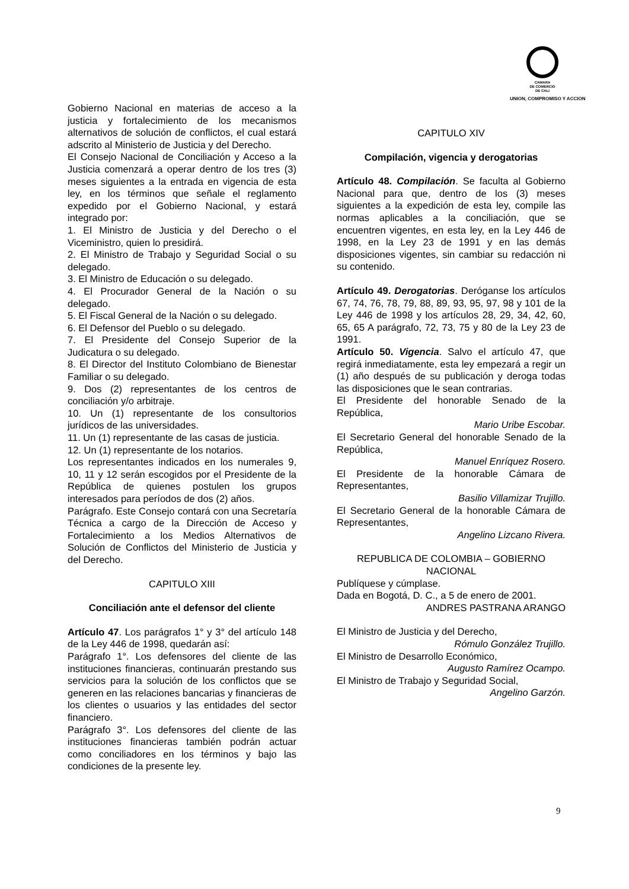CAMARA
DE COMERCIO
DE CALI
UNION, COMPROMISO Y ACCION
Gobierno Nacional en materias de acceso a la justicia y fortalecimiento de los mecanismos alternativos de solución de conflictos, el cual estará adscrito al Ministerio de Justicia y del Derecho.
El Consejo Nacional de Conciliación y Acceso a la Justicia comenzará a operar dentro de los tres (3) meses siguientes a la entrada en vigencia de esta ley, en los términos que señale el reglamento expedido por el Gobierno Nacional, y estará integrado por:
1. El Ministro de Justicia y del Derecho o el Viceministro, quien lo presidirá.
2. El Ministro de Trabajo y Seguridad Social o su delegado.
3. El Ministro de Educación o su delegado.
4. El Procurador General de la Nación o su delegado.
5. El Fiscal General de la Nación o su delegado.
6. El Defensor del Pueblo o su delegado.
7. El Presidente del Consejo Superior de la Judicatura o su delegado.
8. El Director del Instituto Colombiano de Bienestar Familiar o su delegado.
9. Dos (2) representantes de los centros de conciliación y/o arbitraje.
10. Un (1) representante de los consultorios jurídicos de las universidades.
11. Un (1) representante de las casas de justicia.
12. Un (1) representante de los notarios.
Los representantes indicados en los numerales 9, 10, 11 y 12 serán escogidos por el Presidente de la República de quienes postulen los grupos interesados para períodos de dos (2) años.
Parágrafo. Este Consejo contará con una Secretaría Técnica a cargo de la Dirección de Acceso y Fortalecimiento a los Medios Alternativos de Solución de Conflictos del Ministerio de Justicia y del Derecho.
CAPITULO XIII
Conciliación ante el defensor del cliente
Artículo 47. Los parágrafos 1° y 3° del artículo 148 de la Ley 446 de 1998, quedarán así:
Parágrafo 1°. Los defensores del cliente de las instituciones financieras, continuarán prestando sus servicios para la solución de los conflictos que se generen en las relaciones bancarias y financieras de los clientes o usuarios y las entidades del sector financiero.
Parágrafo 3°. Los defensores del cliente de las instituciones financieras también podrán actuar como conciliadores en los términos y bajo las condiciones de la presente ley.
CAPITULO XIV
Compilación, vigencia y derogatorias
Artículo 48. Compilación. Se faculta al Gobierno Nacional para que, dentro de los (3) meses siguientes a la expedición de esta ley, compile las normas aplicables a la conciliación, que se encuentren vigentes, en esta ley, en la Ley 446 de 1998, en la Ley 23 de 1991 y en las demás disposiciones vigentes, sin cambiar su redacción ni su contenido.
Artículo 49. Derogatorias. Deróganse los artículos 67, 74, 76, 78, 79, 88, 89, 93, 95, 97, 98 y 101 de la Ley 446 de 1998 y los artículos 28, 29, 34, 42, 60, 65, 65 A parágrafo, 72, 73, 75 y 80 de la Ley 23 de 1991.
Artículo 50. Vigencia. Salvo el artículo 47, que regirá inmediatamente, esta ley empezará a regir un (1) año después de su publicación y deroga todas las disposiciones que le sean contrarias.
El Presidente del honorable Senado de la República,
Mario Uribe Escobar.
El Secretario General del honorable Senado de la República,
Manuel Enríquez Rosero.
El Presidente de la honorable Cámara de Representantes,
Basilio Villamizar Trujillo.
El Secretario General de la honorable Cámara de Representantes,
Angelino Lizcano Rivera.
REPUBLICA DE COLOMBIA – GOBIERNO NACIONAL
Publíquese y cúmplase.
Dada en Bogotá, D. C., a 5 de enero de 2001.
ANDRES PASTRANA ARANGO
El Ministro de Justicia y del Derecho,
Rómulo González Trujillo.
El Ministro de Desarrollo Económico,
Augusto Ramírez Ocampo.
El Ministro de Trabajo y Seguridad Social,
Angelino Garzón.
9